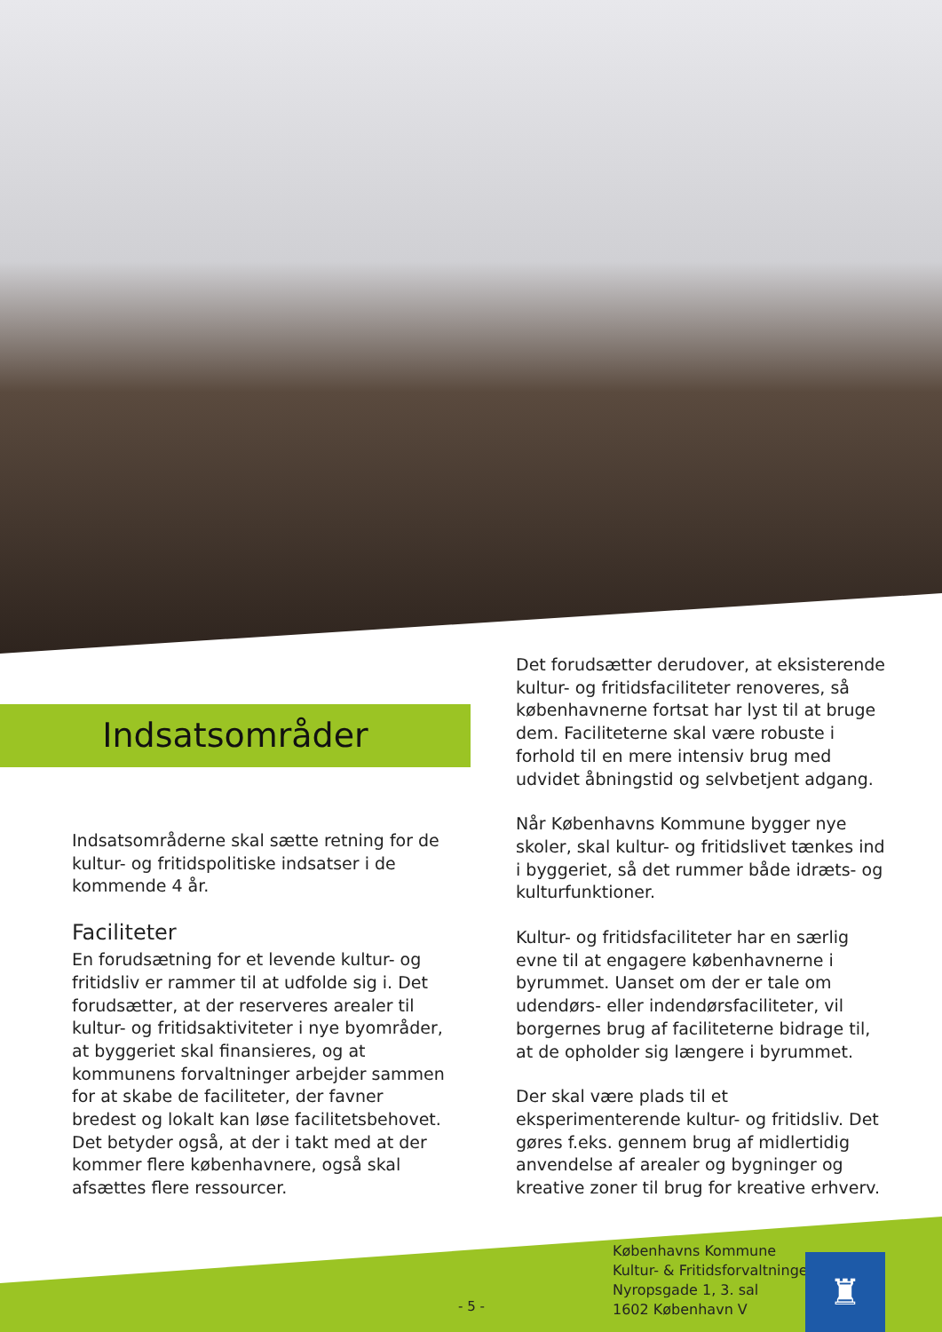Indsatsområder
Indsatsområderne skal sætte retning for de kultur- og fritidspolitiske indsatser i de kommende 4 år.
Faciliteter
En forudsætning for et levende kultur- og fritidsliv er rammer til at udfolde sig i. Det forudsætter, at der reserveres arealer til kultur- og fritidsaktiviteter i nye byområder, at byggeriet skal finansieres, og at kommunens forvaltninger arbejder sammen for at skabe de faciliteter, der favner bredest og lokalt kan løse facilitetsbehovet. Det betyder også, at der i takt med at der kommer flere københavnere, også skal afsættes flere ressourcer.
Det forudsætter derudover, at eksisterende kultur- og fritidsfaciliteter renoveres, så københavnerne fortsat har lyst til at bruge dem. Faciliteterne skal være robuste i forhold til en mere intensiv brug med udvidet åbningstid og selvbetjent adgang.
Når Københavns Kommune bygger nye skoler, skal kultur- og fritidslivet tænkes ind i byggeriet, så det rummer både idræts- og kulturfunktioner.
Kultur- og fritidsfaciliteter har en særlig evne til at engagere københavnerne i byrummet. Uanset om der er tale om udendørs- eller indendørsfaciliteter, vil borgernes brug af faciliteterne bidrage til, at de opholder sig længere i byrummet.
Der skal være plads til et eksperimenterende kultur- og fritidsliv. Det gøres f.eks. gennem brug af midlertidig anvendelse af arealer og bygninger og kreative zoner til brug for kreative erhverv.
- 5 -
Københavns Kommune
Kultur- & Fritidsforvaltningen
Nyropsgade 1, 3. sal
1602 København V
♜